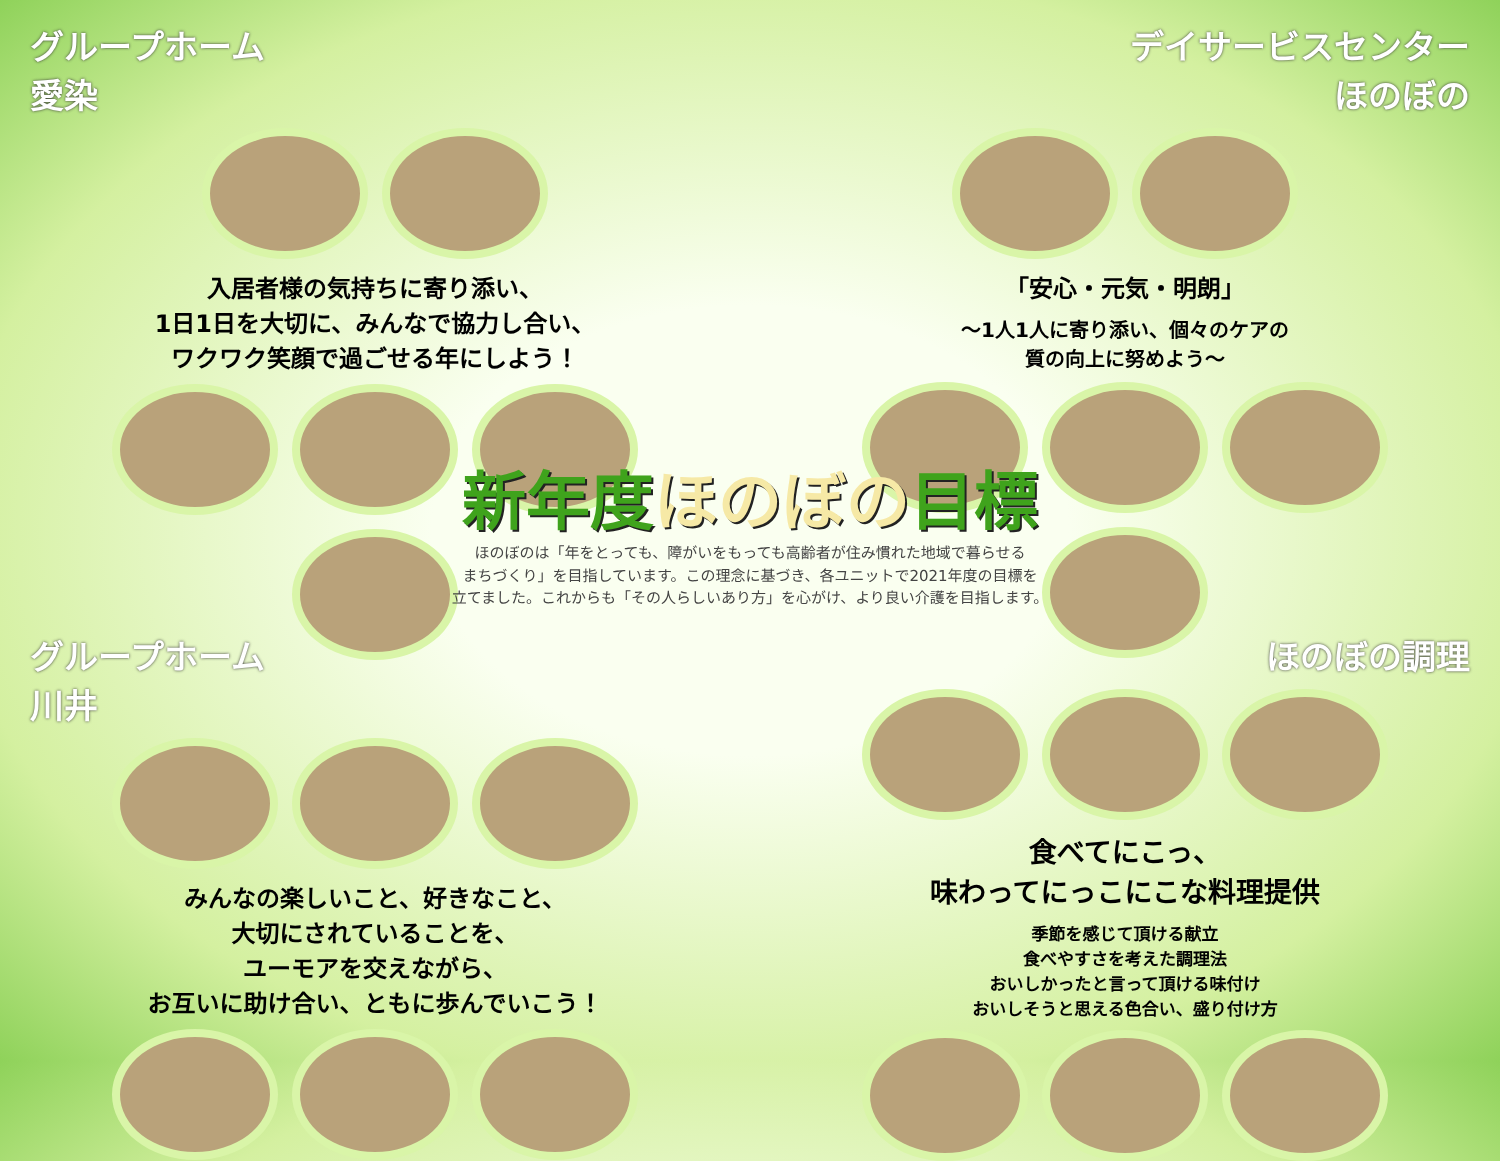グループホーム
愛染
入居者様の気持ちに寄り添い、
1日1日を大切に、みんなで協力し合い、
ワクワク笑顔で過ごせる年にしよう！
デイサービスセンター
ほのぼの
「安心・元気・明朗」
～1人1人に寄り添い、個々のケアの
質の向上に努めよう～
新年度ほのぼの目標
ほのぼのは「年をとっても、障がいをもっても高齢者が住み慣れた地域で暮らせる
まちづくり」を目指しています。この理念に基づき、各ユニットで2021年度の目標を
立てました。これからも「その人らしいあり方」を心がけ、より良い介護を目指します。
グループホーム
川井
みんなの楽しいこと、好きなこと、
大切にされていることを、
ユーモアを交えながら、
お互いに助け合い、ともに歩んでいこう！
ほのぼの調理
食べてにこっ、
味わってにっこにこな料理提供
季節を感じて頂ける献立
食べやすさを考えた調理法
おいしかったと言って頂ける味付け
おいしそうと思える色合い、盛り付け方